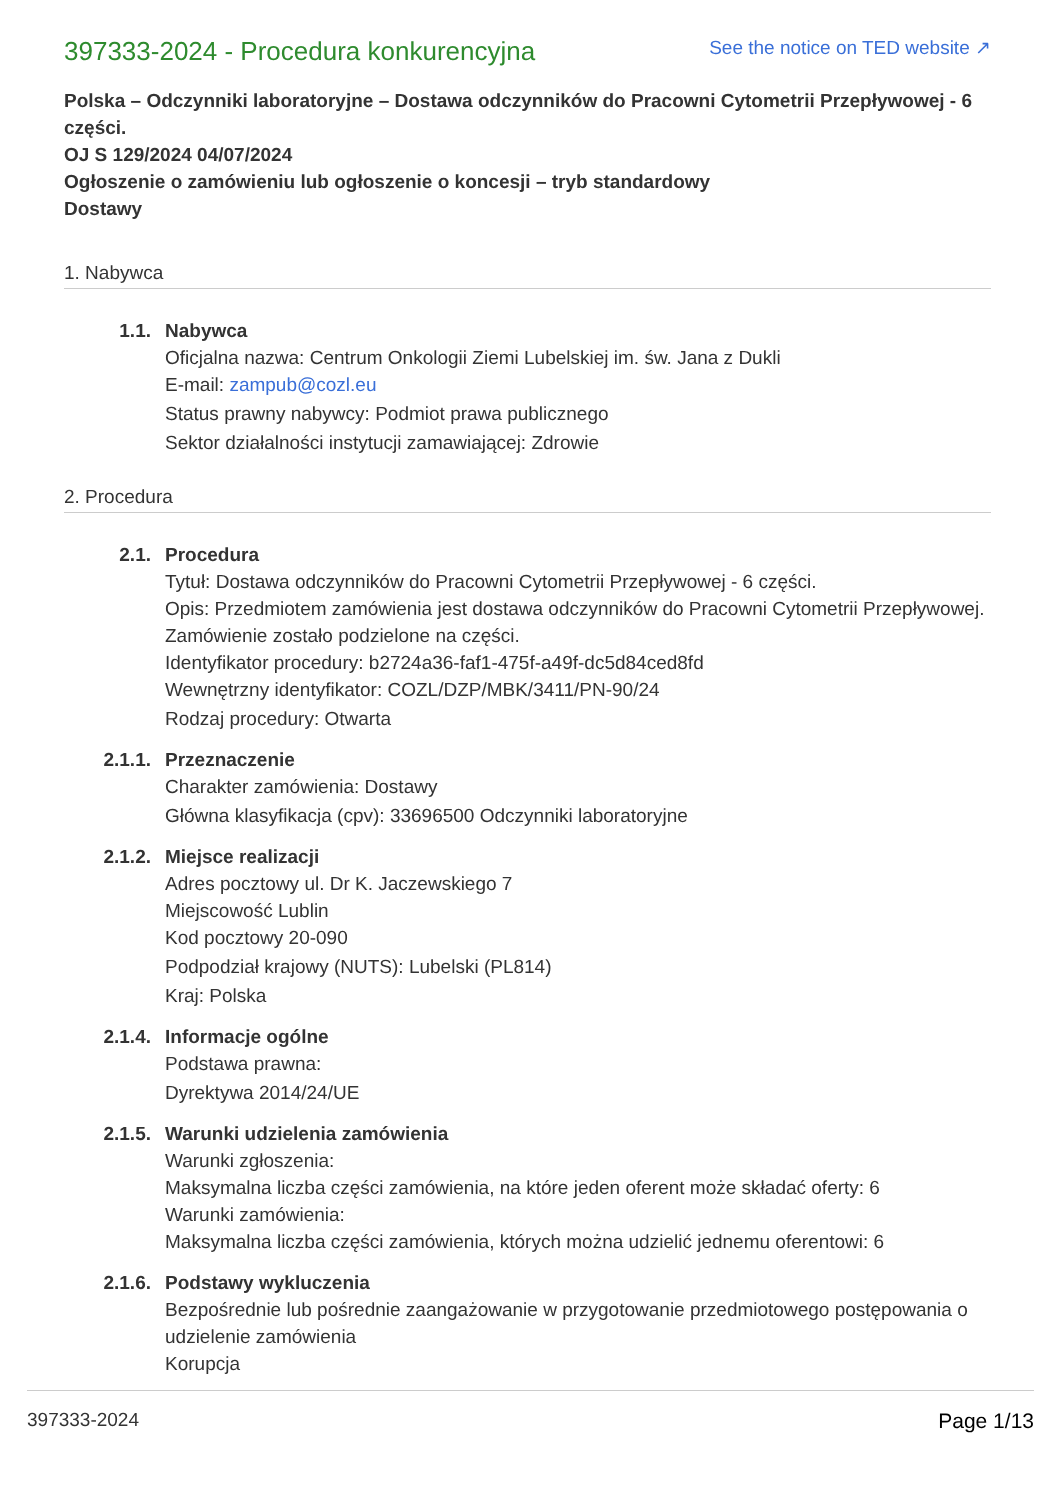397333-2024 - Procedura konkurencyjna
See the notice on TED website ↗
Polska – Odczynniki laboratoryjne – Dostawa odczynników do Pracowni Cytometrii Przepływowej - 6 części.
OJ S 129/2024 04/07/2024
Ogłoszenie o zamówieniu lub ogłoszenie o koncesji – tryb standardowy
Dostawy
1. Nabywca
1.1. Nabywca
Oficjalna nazwa: Centrum Onkologii Ziemi Lubelskiej im. św. Jana z Dukli
E-mail: zampub@cozl.eu
Status prawny nabywcy: Podmiot prawa publicznego
Sektor działalności instytucji zamawiającej: Zdrowie
2. Procedura
2.1. Procedura
Tytuł: Dostawa odczynników do Pracowni Cytometrii Przepływowej - 6 części.
Opis: Przedmiotem zamówienia jest dostawa odczynników do Pracowni Cytometrii Przepływowej. Zamówienie zostało podzielone na części.
Identyfikator procedury: b2724a36-faf1-475f-a49f-dc5d84ced8fd
Wewnętrzny identyfikator: COZL/DZP/MBK/3411/PN-90/24
Rodzaj procedury: Otwarta
2.1.1. Przeznaczenie
Charakter zamówienia: Dostawy
Główna klasyfikacja (cpv): 33696500 Odczynniki laboratoryjne
2.1.2. Miejsce realizacji
Adres pocztowy ul. Dr K. Jaczewskiego 7
Miejscowość Lublin
Kod pocztowy 20-090
Podpodział krajowy (NUTS): Lubelski (PL814)
Kraj: Polska
2.1.4. Informacje ogólne
Podstawa prawna:
Dyrektywa 2014/24/UE
2.1.5. Warunki udzielenia zamówienia
Warunki zgłoszenia:
Maksymalna liczba części zamówienia, na które jeden oferent może składać oferty: 6
Warunki zamówienia:
Maksymalna liczba części zamówienia, których można udzielić jednemu oferentowi: 6
2.1.6. Podstawy wykluczenia
Bezpośrednie lub pośrednie zaangażowanie w przygotowanie przedmiotowego postępowania o udzielenie zamówienia
Korupcja
397333-2024 Page 1/13